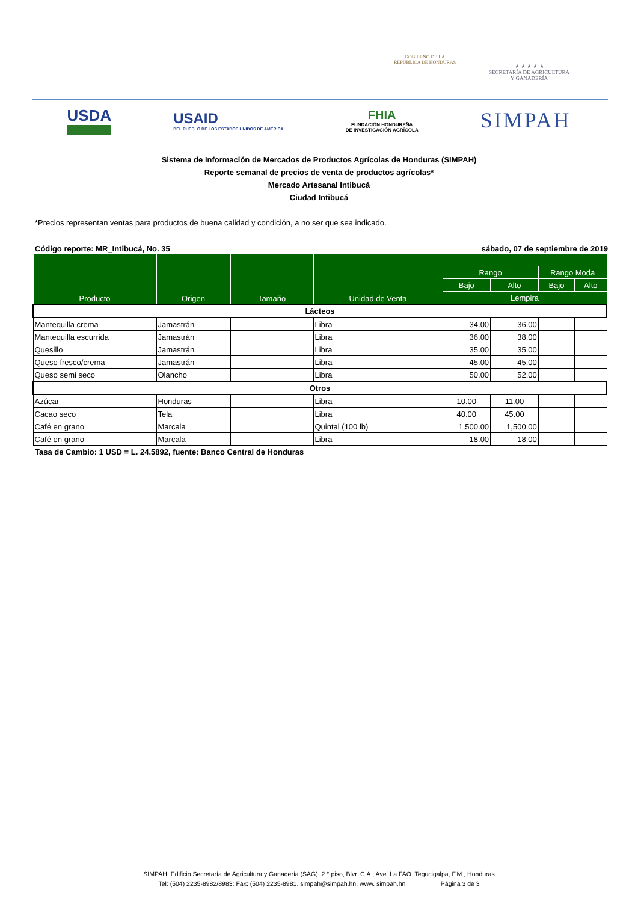GOBIERNO DE LA
REPÚBLICA DE HONDURAS
★ ★ ★ ★ ★
SECRETARÍA DE AGRICULTURA
Y GANADERÍA
USDA
USAID
DEL PUEBLO DE LOS ESTADOS UNIDOS DE AMÉRICA
FHIA
FUNDACIÓN HONDUREÑA
DE INVESTIGACIÓN AGRÍCOLA
SIMPAH
Sistema de Información de Mercados de Productos Agrícolas de Honduras (SIMPAH)
Reporte semanal de precios de venta de productos agrícolas*
Mercado Artesanal Intibucá
Ciudad Intibucá
*Precios representan ventas para productos de buena calidad y condición, a no ser que sea indicado.
Código reporte: MR_Intibucá, No. 35 sábado, 07 de septiembre de 2019
| Producto | Origen | Tamaño | Unidad de Venta | | | | |
| --- | --- | --- | --- | --- | --- | --- | --- |
| | | | | Rango | | Rango Moda | |
| | | | | Bajo | Alto | Bajo | Alto |
| | | | | Lempira | | | |
| Lácteos | | | | | | | |
| Mantequilla crema | Jamastrán | | Libra | 34.00 | 36.00 | | |
| Mantequilla escurrida | Jamastrán | | Libra | 36.00 | 38.00 | | |
| Quesillo | Jamastrán | | Libra | 35.00 | 35.00 | | |
| Queso fresco/crema | Jamastrán | | Libra | 45.00 | 45.00 | | |
| Queso semi seco | Olancho | | Libra | 50.00 | 52.00 | | |
| Otros | | | | | | | |
| Azúcar | Honduras | | Libra | 10.00 | 11.00 | | |
| Cacao seco | Tela | | Libra | 40.00 | 45.00 | | |
| Café en grano | Marcala | | Quintal (100 lb) | 1,500.00 | 1,500.00 | | |
| Café en grano | Marcala | | Libra | 18.00 | 18.00 | | |
Tasa de Cambio: 1 USD = L. 24.5892, fuente: Banco Central de Honduras
SIMPAH, Edificio Secretaría de Agricultura y Ganadería (SAG). 2.° piso, Blvr. C.A., Ave. La FAO. Tegucigalpa, F.M., Honduras
Tel: (504) 2235-8982/8983; Fax: (504) 2235-8981. simpah@simpah.hn. www. simpah.hn Página 3 de 3